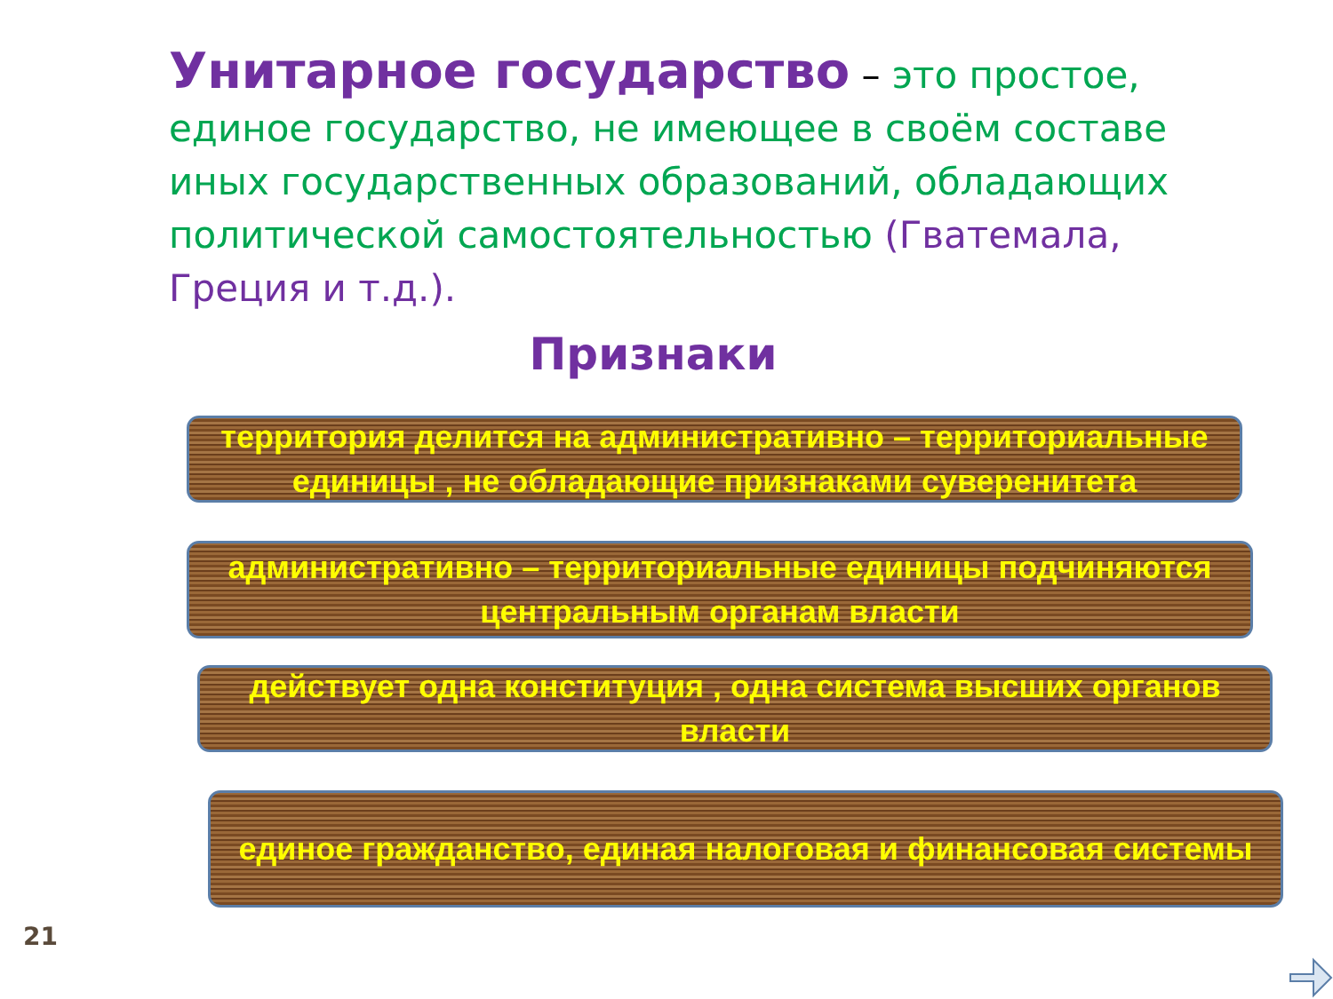Унитарное государство – это простое, единое государство, не имеющее в своём составе иных государственных образований, обладающих политической самостоятельностью (Гватемала, Греция и т.д.).
Признаки
территория делится на административно – территориальные единицы , не обладающие признаками суверенитета
административно – территориальные единицы подчиняются центральным органам власти
действует одна конституция , одна система высших органов власти
единое гражданство, единая налоговая и финансовая системы
21